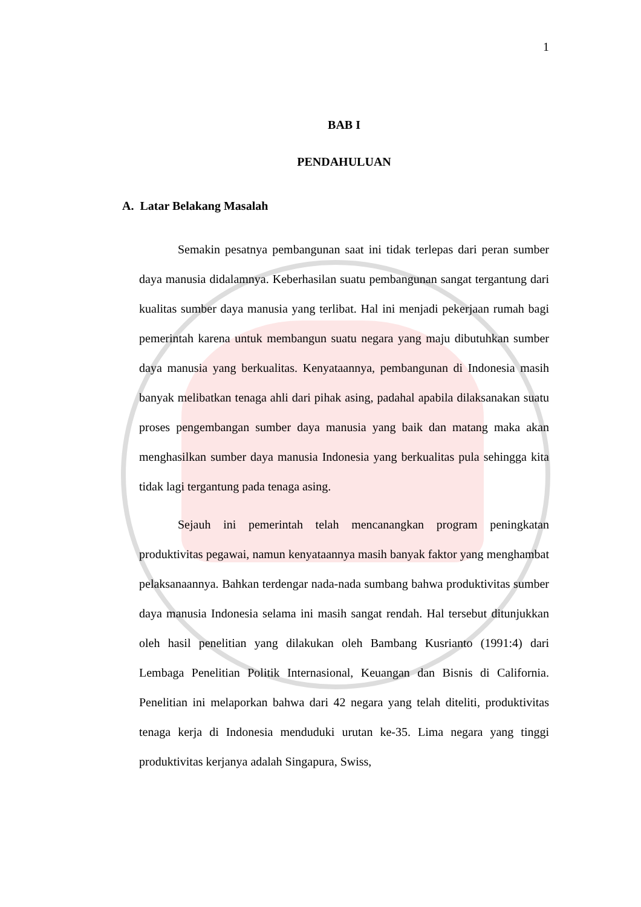1
BAB I
PENDAHULUAN
A. Latar Belakang Masalah
Semakin pesatnya pembangunan saat ini tidak terlepas dari peran sumber daya manusia didalamnya. Keberhasilan suatu pembangunan sangat tergantung dari kualitas sumber daya manusia yang terlibat. Hal ini menjadi pekerjaan rumah bagi pemerintah karena untuk membangun suatu negara yang maju dibutuhkan sumber daya manusia yang berkualitas. Kenyataannya, pembangunan di Indonesia masih banyak melibatkan tenaga ahli dari pihak asing, padahal apabila dilaksanakan suatu proses pengembangan sumber daya manusia yang baik dan matang maka akan menghasilkan sumber daya manusia Indonesia yang berkualitas pula sehingga kita tidak lagi tergantung pada tenaga asing.
Sejauh ini pemerintah telah mencanangkan program peningkatan produktivitas pegawai, namun kenyataannya masih banyak faktor yang menghambat pelaksanaannya. Bahkan terdengar nada-nada sumbang bahwa produktivitas sumber daya manusia Indonesia selama ini masih sangat rendah. Hal tersebut ditunjukkan oleh hasil penelitian yang dilakukan oleh Bambang Kusrianto (1991:4) dari Lembaga Penelitian Politik Internasional, Keuangan dan Bisnis di California. Penelitian ini melaporkan bahwa dari 42 negara yang telah diteliti, produktivitas tenaga kerja di Indonesia menduduki urutan ke-35. Lima negara yang tinggi produktivitas kerjanya adalah Singapura, Swiss,